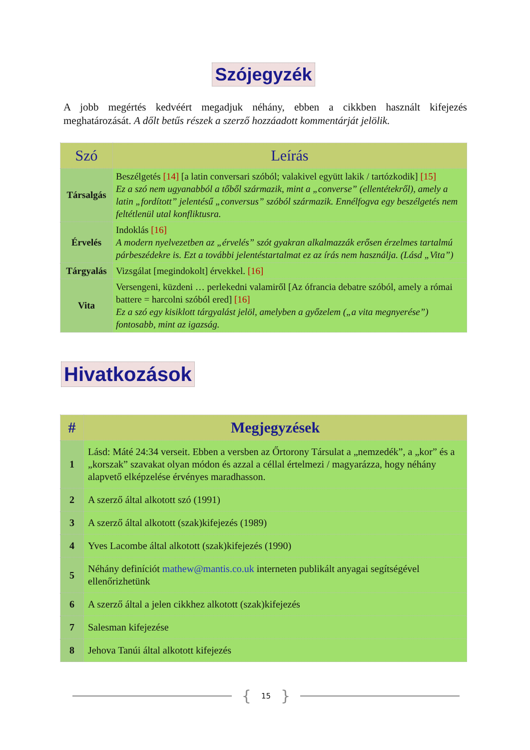Szójegyzék
A jobb megértés kedvéért megadjuk néhány, ebben a cikkben használt kifejezés meghatározását. A dőlt betűs részek a szerző hozzáadott kommentárját jelölik.
| Szó | Leírás |
| --- | --- |
| Társalgás | Beszélgetés [14] [a latin conversari szóból; valakivel együtt lakik / tartózkodik] [15] Ez a szó nem ugyanabból a tőből származik, mint a „converse” (ellentétekről), amely a latin „fordított” jelentésű „conversus” szóból származik. Ennélfogva egy beszélgetés nem feltétlenül utal konfliktusra. |
| Érvelés | Indoklás [16] A modern nyelvezetben az „érvelés” szót gyakran alkalmazzák erősen érzelmes tartalmú párbeszédekre is. Ezt a további jelentéstartalmat ez az írás nem használja. (Lásd „Vita”) |
| Tárgyalás | Vizsgálat [megindokolt] érvekkel. [16] |
| Vita | Versengeni, küzdeni … perlekedni valamiről [Az ófrancia debatre szóból, amely a római battere = harcolni szóból ered] [16] Ez a szó egy kisiklott tárgyalást jelöl, amelyben a győzelem („a vita megnyerése”) fontosabb, mint az igazság. |
Hivatkozások
| # | Megjegyzések |
| --- | --- |
| 1 | Lásd: Máté 24:34 verseit. Ebben a versben az Őrtorony Társulat a „nemzedék”, a „kor” és a „korszak” szavakat olyan módon és azzal a céllal értelmezi / magyarázza, hogy néhány alapvető elképzelése érvényes maradhasson. |
| 2 | A szerző által alkotott szó (1991) |
| 3 | A szerző által alkotott (szak)kifejezés (1989) |
| 4 | Yves Lacombe által alkotott (szak)kifejezés (1990) |
| 5 | Néhány definíciót mathew@mantis.co.uk interneten publikált anyagai segítségével ellenőrizhetünk |
| 6 | A szerző által a jelen cikkhez alkotott (szak)kifejezés |
| 7 | Salesman kifejezése |
| 8 | Jehova Tanúi által alkotott kifejezés |
{ 15 }